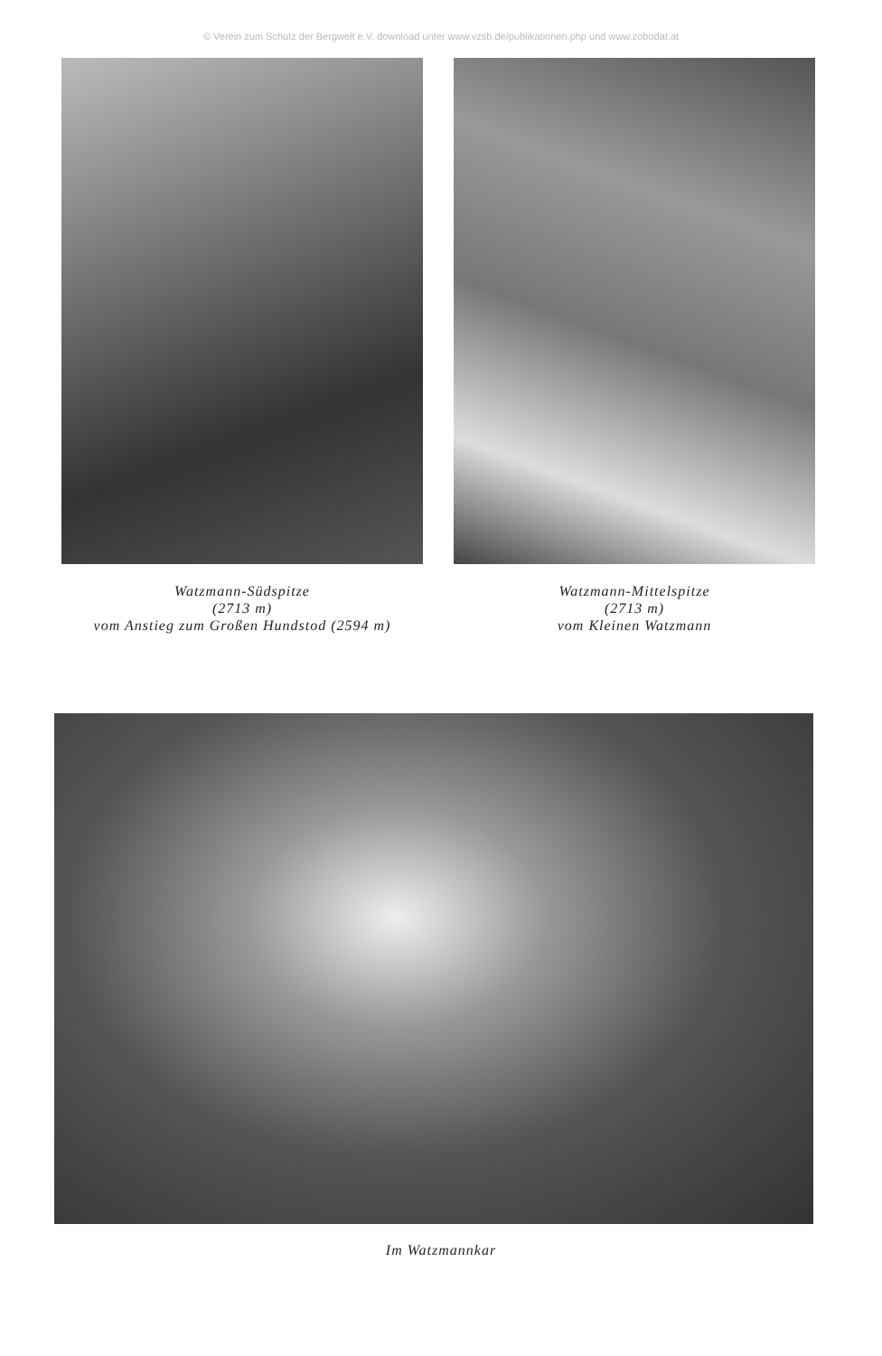© Verein zum Schutz der Bergwelt e.V. download unter www.vzsb.de/publikationen.php und www.zobodat.at
Watzmann-Südspitze
(2713 m)
vom Anstieg zum Großen Hundstod (2594 m)
Watzmann-Mittelspitze
(2713 m)
vom Kleinen Watzmann
Im Watzmannkar